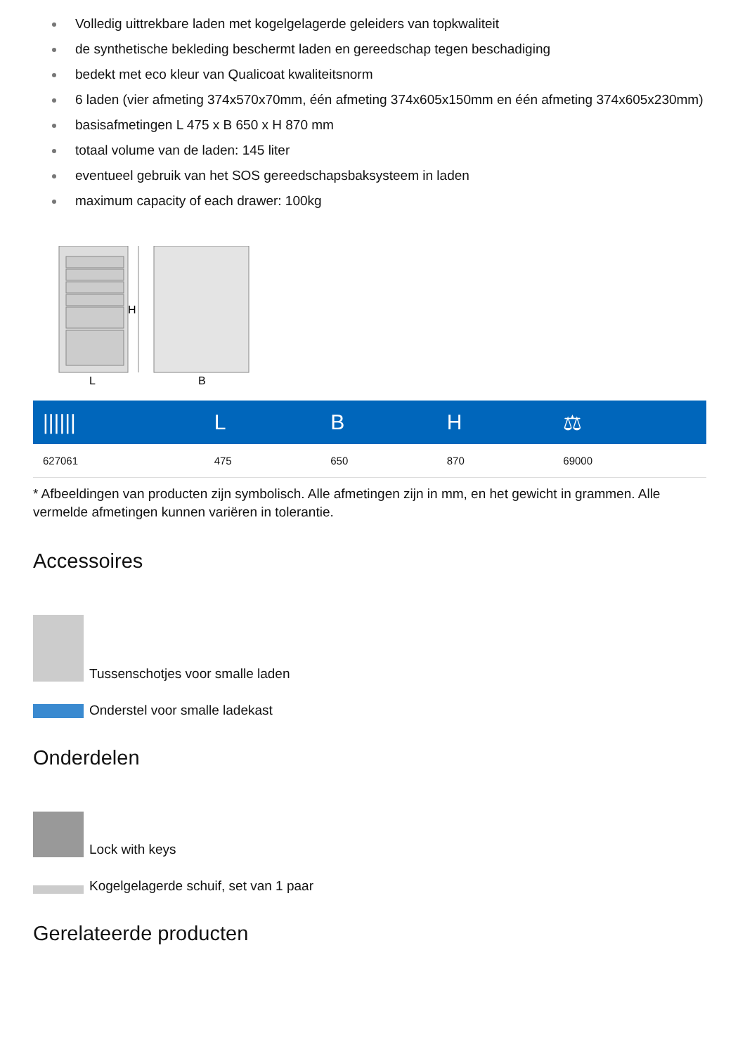Volledig uittrekbare laden met kogelgelagerde geleiders van topkwaliteit
de synthetische bekleding beschermt laden en gereedschap tegen beschadiging
bedekt met eco kleur van Qualicoat kwaliteitsnorm
6 laden (vier afmeting 374x570x70mm, één afmeting 374x605x150mm en één afmeting 374x605x230mm)
basisafmetingen L 475 x B 650 x H 870 mm
totaal volume van de laden: 145 liter
eventueel gebruik van het SOS gereedschapsbaksysteem in laden
maximum capacity of each drawer: 100kg
H
L
B
| ////// | L | B | H | ⚖ |
| --- | --- | --- | --- | --- |
| 627061 | 475 | 650 | 870 | 69000 |
* Afbeeldingen van producten zijn symbolisch. Alle afmetingen zijn in mm, en het gewicht in grammen. Alle vermelde afmetingen kunnen variëren in tolerantie.
Accessoires
Tussenschotjes voor smalle laden
Onderstel voor smalle ladekast
Onderdelen
Lock with keys
Kogelgelagerde schuif, set van 1 paar
Gerelateerde producten